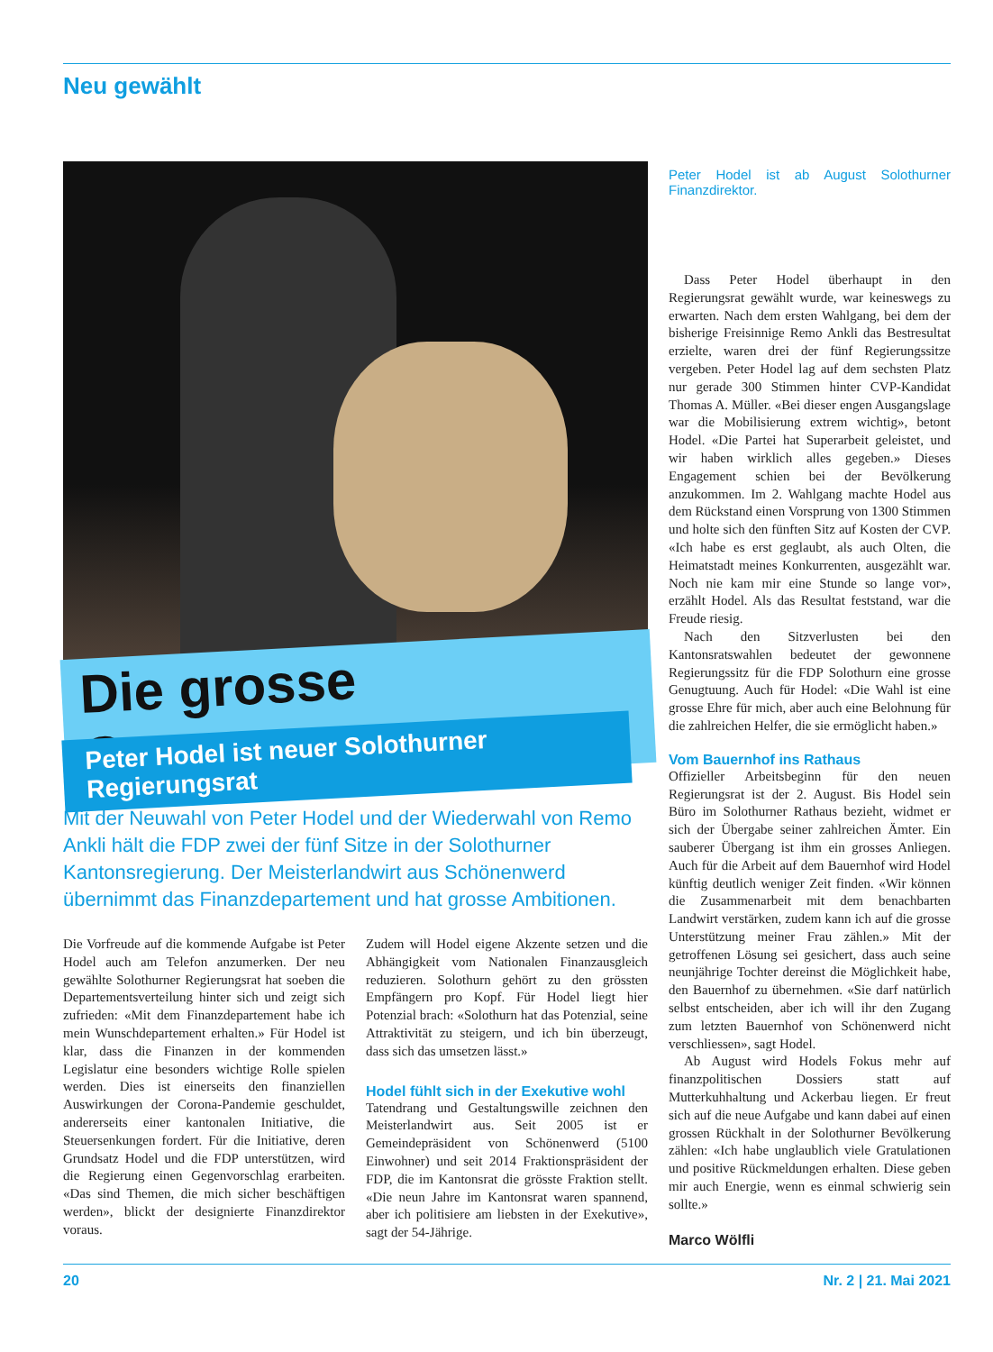Neu gewählt
Die grosse Genugtuung
Peter Hodel ist neuer Solothurner Regierungsrat
Peter Hodel ist ab August Solothurner Finanzdirektor.
Dass Peter Hodel überhaupt in den Regierungsrat gewählt wurde, war keineswegs zu erwarten. Nach dem ersten Wahlgang, bei dem der bisherige Freisinnige Remo Ankli das Bestresultat erzielte, waren drei der fünf Regierungssitze vergeben. Peter Hodel lag auf dem sechsten Platz nur gerade 300 Stimmen hinter CVP-Kandidat Thomas A. Müller. «Bei dieser engen Ausgangslage war die Mobilisierung extrem wichtig», betont Hodel. «Die Partei hat Superarbeit geleistet, und wir haben wirklich alles gegeben.» Dieses Engagement schien bei der Bevölkerung anzukommen. Im 2. Wahlgang machte Hodel aus dem Rückstand einen Vorsprung von 1300 Stimmen und holte sich den fünften Sitz auf Kosten der CVP. «Ich habe es erst geglaubt, als auch Olten, die Heimatstadt meines Konkurrenten, ausgezählt war. Noch nie kam mir eine Stunde so lange vor», erzählt Hodel. Als das Resultat feststand, war die Freude riesig.
Nach den Sitzverlusten bei den Kantonsratswahlen bedeutet der gewonnene Regierungssitz für die FDP Solothurn eine grosse Genugtuung. Auch für Hodel: «Die Wahl ist eine grosse Ehre für mich, aber auch eine Belohnung für die zahlreichen Helfer, die sie ermöglicht haben.»
Vom Bauernhof ins Rathaus
Offizieller Arbeitsbeginn für den neuen Regierungsrat ist der 2. August. Bis Hodel sein Büro im Solothurner Rathaus bezieht, widmet er sich der Übergabe seiner zahlreichen Ämter. Ein sauberer Übergang ist ihm ein grosses Anliegen. Auch für die Arbeit auf dem Bauernhof wird Hodel künftig deutlich weniger Zeit finden. «Wir können die Zusammenarbeit mit dem benachbarten Landwirt verstärken, zudem kann ich auf die grosse Unterstützung meiner Frau zählen.» Mit der getroffenen Lösung sei gesichert, dass auch seine neunjährige Tochter dereinst die Möglichkeit habe, den Bauernhof zu übernehmen. «Sie darf natürlich selbst entscheiden, aber ich will ihr den Zugang zum letzten Bauernhof von Schönenwerd nicht verschliessen», sagt Hodel.
Ab August wird Hodels Fokus mehr auf finanzpolitischen Dossiers statt auf Mutterkuhhaltung und Ackerbau liegen. Er freut sich auf die neue Aufgabe und kann dabei auf einen grossen Rückhalt in der Solothurner Bevölkerung zählen: «Ich habe unglaublich viele Gratulationen und positive Rückmeldungen erhalten. Diese geben mir auch Energie, wenn es einmal schwierig sein sollte.»
Marco Wölfli
Mit der Neuwahl von Peter Hodel und der Wiederwahl von Remo Ankli hält die FDP zwei der fünf Sitze in der Solothurner Kantonsregierung. Der Meisterlandwirt aus Schönenwerd übernimmt das Finanzdepartement und hat grosse Ambitionen.
Die Vorfreude auf die kommende Aufgabe ist Peter Hodel auch am Telefon anzumerken. Der neu gewählte Solothurner Regierungsrat hat soeben die Departementsverteilung hinter sich und zeigt sich zufrieden: «Mit dem Finanzdepartement habe ich mein Wunschdepartement erhalten.» Für Hodel ist klar, dass die Finanzen in der kommenden Legislatur eine besonders wichtige Rolle spielen werden. Dies ist einerseits den finanziellen Auswirkungen der Corona-Pandemie geschuldet, andererseits einer kantonalen Initiative, die Steuersenkungen fordert. Für die Initiative, deren Grundsatz Hodel und die FDP unterstützen, wird die Regierung einen Gegenvorschlag erarbeiten. «Das sind Themen, die mich sicher beschäftigen werden», blickt der designierte Finanzdirektor voraus.
Zudem will Hodel eigene Akzente setzen und die Abhängigkeit vom Nationalen Finanzausgleich reduzieren. Solothurn gehört zu den grössten Empfängern pro Kopf. Für Hodel liegt hier Potenzial brach: «Solothurn hat das Potenzial, seine Attraktivität zu steigern, und ich bin überzeugt, dass sich das umsetzen lässt.»
Hodel fühlt sich in der Exekutive wohl
Tatendrang und Gestaltungswille zeichnen den Meisterlandwirt aus. Seit 2005 ist er Gemeindepräsident von Schönenwerd (5100 Einwohner) und seit 2014 Fraktionspräsident der FDP, die im Kantonsrat die grösste Fraktion stellt. «Die neun Jahre im Kantonsrat waren spannend, aber ich politisiere am liebsten in der Exekutive», sagt der 54-Jährige.
20 Nr. 2 | 21. Mai 2021